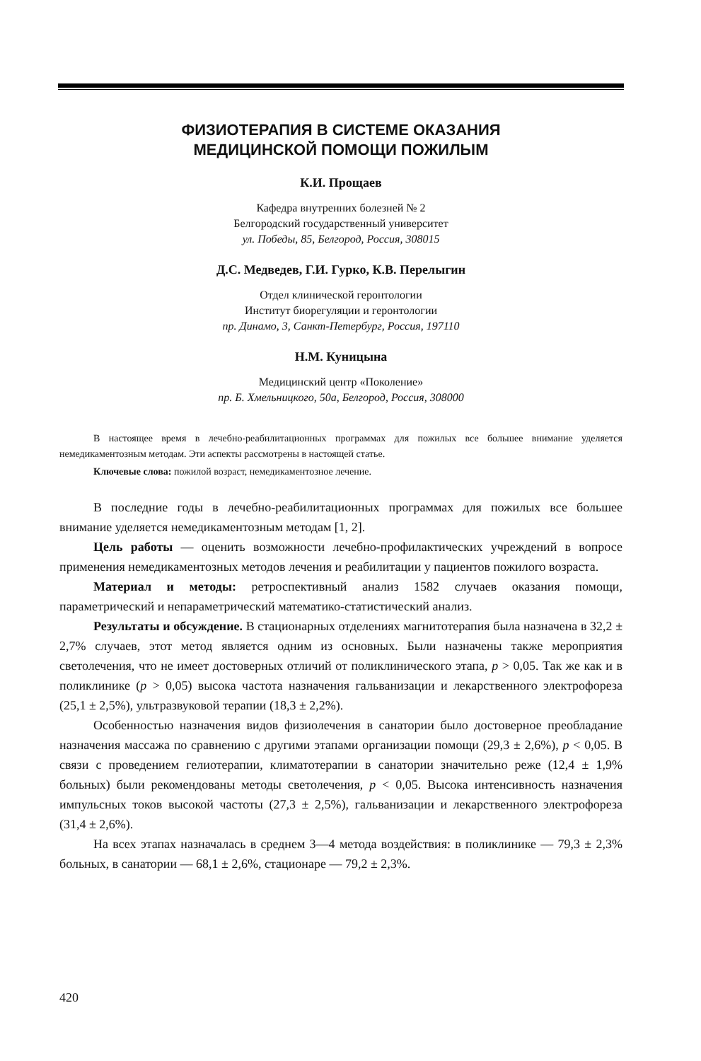ФИЗИОТЕРАПИЯ В СИСТЕМЕ ОКАЗАНИЯ
МЕДИЦИНСКОЙ ПОМОЩИ ПОЖИЛЫМ
К.И. Прощаев
Кафедра внутренних болезней № 2
Белгородский государственный университет
ул. Победы, 85, Белгород, Россия, 308015
Д.С. Медведев, Г.И. Гурко, К.В. Перелыгин
Отдел клинической геронтологии
Институт биорегуляции и геронтологии
пр. Динамо, 3, Санкт-Петербург, Россия, 197110
Н.М. Куницына
Медицинский центр «Поколение»
пр. Б. Хмельницкого, 50а, Белгород, Россия, 308000
В настоящее время в лечебно-реабилитационных программах для пожилых все большее внимание уделяется немедикаментозным методам. Эти аспекты рассмотрены в настоящей статье.
Ключевые слова: пожилой возраст, немедикаментозное лечение.
В последние годы в лечебно-реабилитационных программах для пожилых все большее внимание уделяется немедикаментозным методам [1, 2].
Цель работы — оценить возможности лечебно-профилактических учреждений в вопросе применения немедикаментозных методов лечения и реабилитации у пациентов пожилого возраста.
Материал и методы: ретроспективный анализ 1582 случаев оказания помощи, параметрический и непараметрический математико-статистический анализ.
Результаты и обсуждение. В стационарных отделениях магнитотерапия была назначена в 32,2 ± 2,7% случаев, этот метод является одним из основных. Были назначены также мероприятия светолечения, что не имеет достоверных отличий от поликлинического этапа, p > 0,05. Так же как и в поликлинике (p > 0,05) высока частота назначения гальванизации и лекарственного электрофореза (25,1 ± 2,5%), ультразвуковой терапии (18,3 ± 2,2%).
Особенностью назначения видов физиолечения в санатории было достоверное преобладание назначения массажа по сравнению с другими этапами организации помощи (29,3 ± 2,6%), p < 0,05. В связи с проведением гелиотерапии, климатотерапии в санатории значительно реже (12,4 ± 1,9% больных) были рекомендованы методы светолечения, p < 0,05. Высока интенсивность назначения импульсных токов высокой частоты (27,3 ± 2,5%), гальванизации и лекарственного электрофореза (31,4 ± 2,6%).
На всех этапах назначалась в среднем 3—4 метода воздействия: в поликлинике — 79,3 ± 2,3% больных, в санатории — 68,1 ± 2,6%, стационаре — 79,2 ± 2,3%.
420